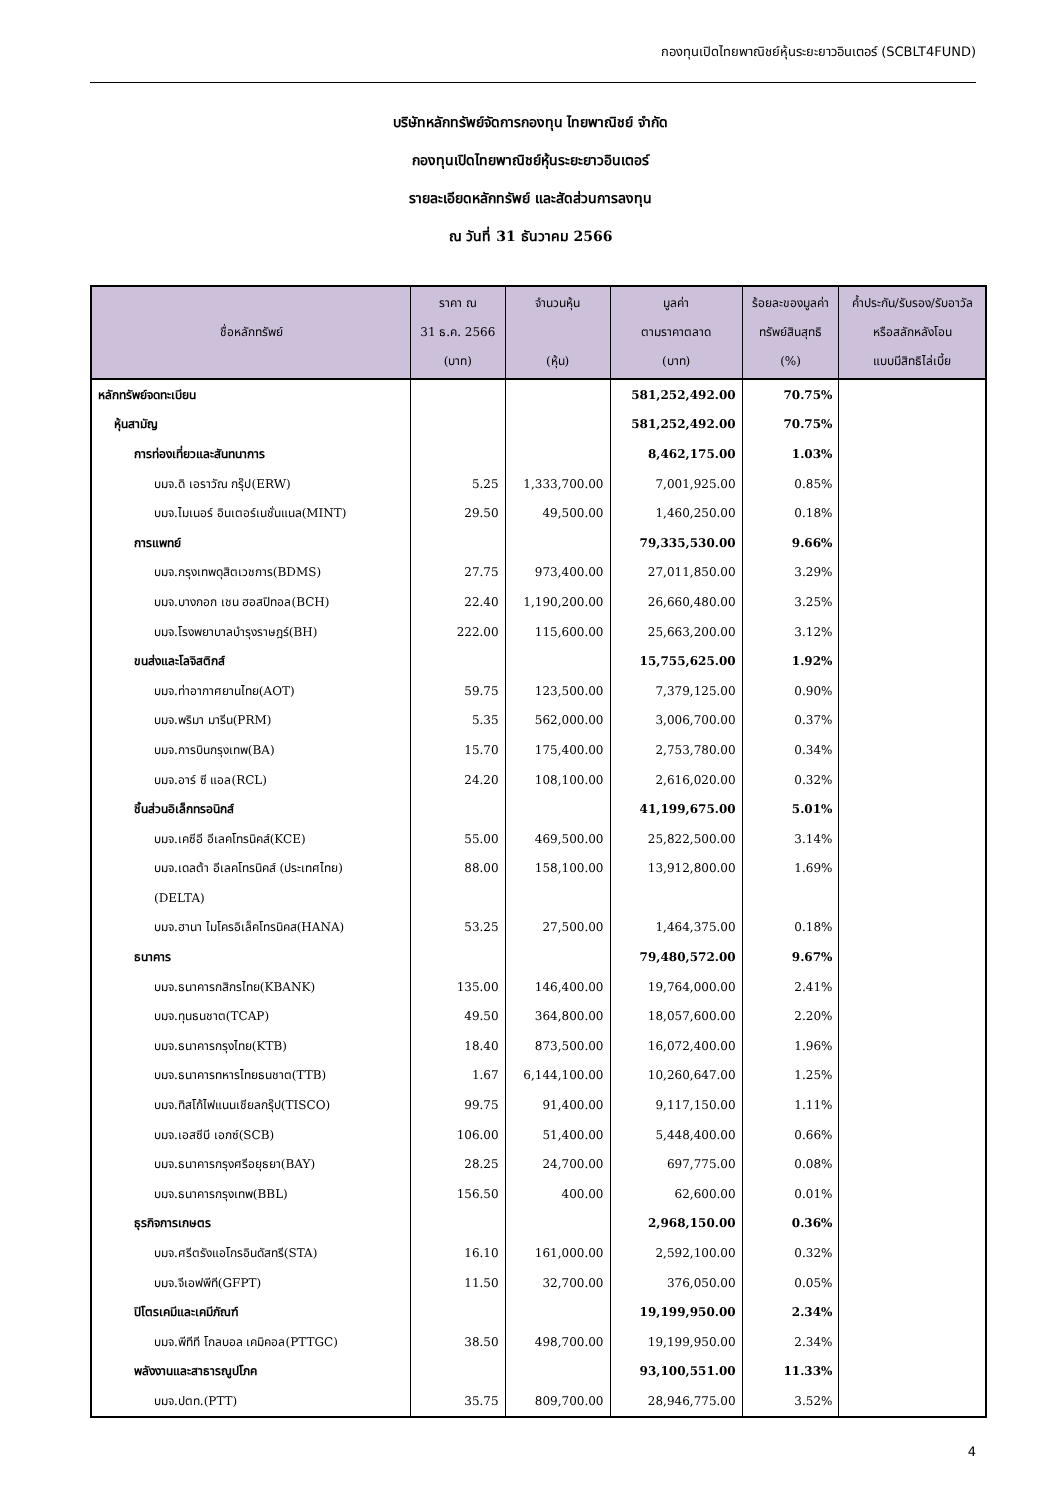กองทุนเปิดไทยพาณิชย์หุ้นระยะยาวอินเตอร์ (SCBLT4FUND)
บริษัทหลักทรัพย์จัดการกองทุน ไทยพาณิชย์ จำกัด
กองทุนเปิดไทยพาณิชย์หุ้นระยะยาวอินเตอร์
รายละเอียดหลักทรัพย์ และสัดส่วนการลงทุน
ณ วันที่ 31 ธันวาคม 2566
| ชื่อหลักทรัพย์ | ราคา ณ 31 ธ.ค. 2566 (บาท) | จำนวนหุ้น (หุ้น) | มูลค่า ตามราคาตลาด (บาท) | ร้อยละของมูลค่า ทรัพย์สินสุทธิ (%) | ค้ำประกัน/รับรอง/รับอาวัล หรือสลักหลังโอน แบบมีสิทธิไล่เบี้ย |
| --- | --- | --- | --- | --- | --- |
| หลักทรัพย์จดทะเบียน | | | 581,252,492.00 | 70.75% | |
| หุ้นสามัญ | | | 581,252,492.00 | 70.75% | |
| การท่องเที่ยวและสันทนาการ | | | 8,462,175.00 | 1.03% | |
| บมจ.ดิ เอราวัณ กรุ๊ป(ERW) | 5.25 | 1,333,700.00 | 7,001,925.00 | 0.85% | |
| บมจ.ไมเนอร์ อินเตอร์เนชั่นแนล(MINT) | 29.50 | 49,500.00 | 1,460,250.00 | 0.18% | |
| การแพทย์ | | | 79,335,530.00 | 9.66% | |
| บมจ.กรุงเทพดุสิตเวชการ(BDMS) | 27.75 | 973,400.00 | 27,011,850.00 | 3.29% | |
| บมจ.บางกอก เชน ฮอสปิทอล(BCH) | 22.40 | 1,190,200.00 | 26,660,480.00 | 3.25% | |
| บมจ.โรงพยาบาลบำรุงราษฎร์(BH) | 222.00 | 115,600.00 | 25,663,200.00 | 3.12% | |
| ขนส่งและโลจิสติกส์ | | | 15,755,625.00 | 1.92% | |
| บมจ.ท่าอากาศยานไทย(AOT) | 59.75 | 123,500.00 | 7,379,125.00 | 0.90% | |
| บมจ.พริมา มารีน(PRM) | 5.35 | 562,000.00 | 3,006,700.00 | 0.37% | |
| บมจ.การบินกรุงเทพ(BA) | 15.70 | 175,400.00 | 2,753,780.00 | 0.34% | |
| บมจ.อาร์ ซี แอล(RCL) | 24.20 | 108,100.00 | 2,616,020.00 | 0.32% | |
| ชิ้นส่วนอิเล็กทรอนิกส์ | | | 41,199,675.00 | 5.01% | |
| บมจ.เคซีอี อีเลคโทรนิคส์(KCE) | 55.00 | 469,500.00 | 25,822,500.00 | 3.14% | |
| บมจ.เดลต้า อีเลคโทรนิคส์ (ประเทศไทย) | 88.00 | 158,100.00 | 13,912,800.00 | 1.69% | |
| (DELTA) | | | | | |
| บมจ.ฮานา ไมโครอิเล็คโทรนิคส(HANA) | 53.25 | 27,500.00 | 1,464,375.00 | 0.18% | |
| ธนาคาร | | | 79,480,572.00 | 9.67% | |
| บมจ.ธนาคารกสิกรไทย(KBANK) | 135.00 | 146,400.00 | 19,764,000.00 | 2.41% | |
| บมจ.ทุนธนชาต(TCAP) | 49.50 | 364,800.00 | 18,057,600.00 | 2.20% | |
| บมจ.ธนาคารกรุงไทย(KTB) | 18.40 | 873,500.00 | 16,072,400.00 | 1.96% | |
| บมจ.ธนาคารทหารไทยธนชาต(TTB) | 1.67 | 6,144,100.00 | 10,260,647.00 | 1.25% | |
| บมจ.ทิสโก้ไฟแนนเชียลกรุ๊ป(TISCO) | 99.75 | 91,400.00 | 9,117,150.00 | 1.11% | |
| บมจ.เอสซีบี เอกซ์(SCB) | 106.00 | 51,400.00 | 5,448,400.00 | 0.66% | |
| บมจ.ธนาคารกรุงศรีอยุธยา(BAY) | 28.25 | 24,700.00 | 697,775.00 | 0.08% | |
| บมจ.ธนาคารกรุงเทพ(BBL) | 156.50 | 400.00 | 62,600.00 | 0.01% | |
| ธุรกิจการเกษตร | | | 2,968,150.00 | 0.36% | |
| บมจ.ศรีตรังแอโกรอินดัสทรี(STA) | 16.10 | 161,000.00 | 2,592,100.00 | 0.32% | |
| บมจ.จีเอฟพีที(GFPT) | 11.50 | 32,700.00 | 376,050.00 | 0.05% | |
| ปิโตรเคมีและเคมีภัณฑ์ | | | 19,199,950.00 | 2.34% | |
| บมจ.พีทีที โกลบอล เคมิคอล(PTTGC) | 38.50 | 498,700.00 | 19,199,950.00 | 2.34% | |
| พลังงานและสาธารณูปโภค | | | 93,100,551.00 | 11.33% | |
| บมจ.ปตท.(PTT) | 35.75 | 809,700.00 | 28,946,775.00 | 3.52% | |
4